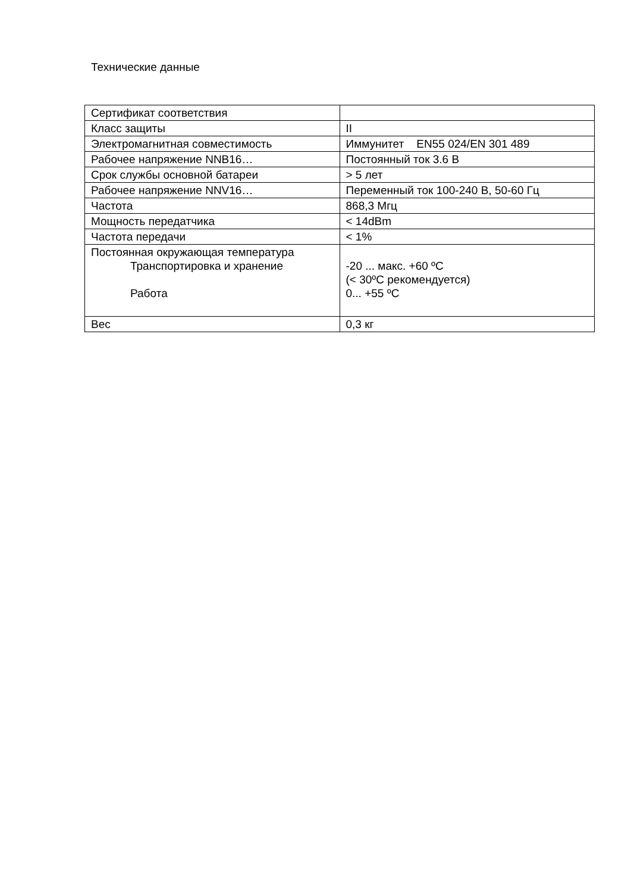Технические данные
| Сертификат соответствия | |
| Класс защиты | II |
| Электромагнитная совместимость | Иммунитет EN55 024/EN 301 489 |
| Рабочее напряжение NNB16… | Постоянный ток 3.6 В |
| Срок службы основной батареи | > 5 лет |
| Рабочее напряжение NNV16… | Переменный ток 100-240 В, 50-60 Гц |
| Частота | 868,3 Мгц |
| Мощность передатчика | < 14dBm |
| Частота передачи | < 1% |
| Постоянная окружающая температура Транспортировка и хранение Работа | -20 ... макс. +60 ºC (< 30ºC рекомендуется) 0... +55 ºC |
| Вес | 0,3 кг |